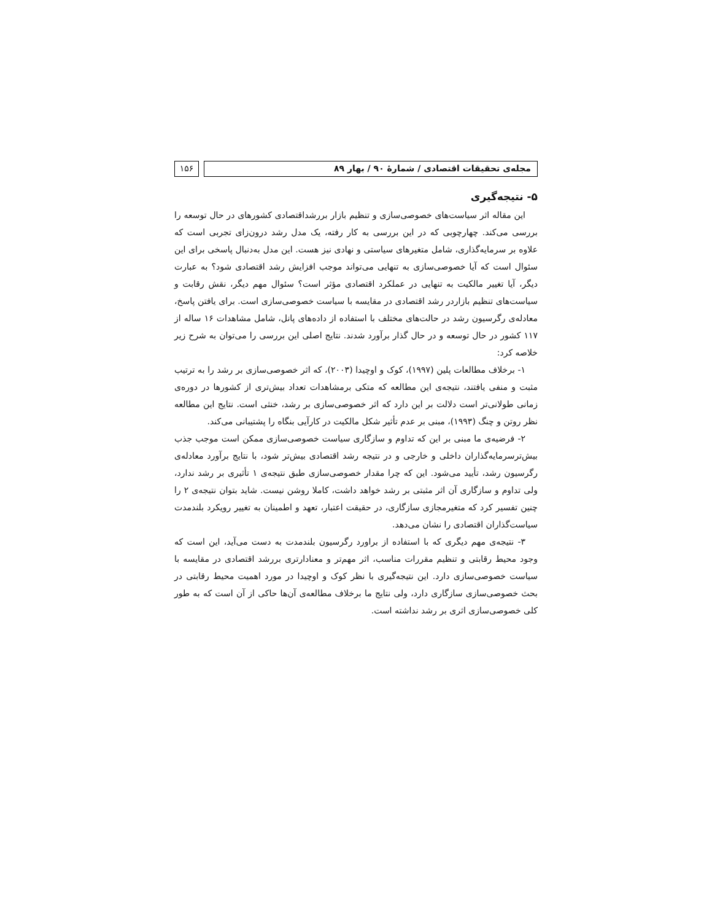مجله‌ی تحقیقات اقتصادی / شمارهٔ ۹۰ / بهار ۸۹
۱۵۶
۵- نتیجه‌گیری
این مقاله اثر سیاست‌های خصوصی‌سازی و تنظیم بازار بررشداقتصادی کشورهای در حال توسعه را بررسی می‌کند. چهارچوبی که در این بررسی به کار رفته، یک مدل رشد درون‌زای تجربی است که علاوه بر سرمایه‌گذاری، شامل متغیرهای سیاستی و نهادی نیز هست. این مدل به‌دنبال پاسخی برای این سئوال است که آیا خصوصی‌سازی به تنهایی می‌تواند موجب افزایش رشد اقتصادی شود؟ به عبارت دیگر، آیا تغییر مالکیت به تنهایی در عملکرد اقتصادی مؤثر است؟ سئوال مهم دیگر، نقش رقابت و سیاست‌های تنظیم بازاردر رشد اقتصادی در مقایسه با سیاست خصوصی‌سازی است. برای یافتن پاسخ، معادله‌ی رگرسیون رشد در حالت‌های مختلف با استفاده از داده‌های پانل، شامل مشاهدات ۱۶ ساله از ۱۱۷ کشور در حال توسعه و در حال گذار برآورد شدند. نتایج اصلی این بررسی را می‌توان به شرح زیر خلاصه کرد:
۱- برخلاف مطالعات پلین (۱۹۹۷)، کوک و اوچیدا (۲۰۰۳)، که اثر خصوصی‌سازی بر رشد را به ترتیب مثبت و منفی یافتند، نتیجه‌ی این مطالعه که متکی برمشاهدات تعداد بیش‌تری از کشورها در دوره‌ی زمانی طولانی‌تر است دلالت بر این دارد که اثر خصوصی‌سازی بر رشد، خنثی است. نتایج این مطالعه نظر روتن و چنگ (۱۹۹۳)، مبنی بر عدم تأثیر شکل مالکیت در کارآیی بنگاه را پشتیبانی می‌کند.
۲- فرضیه‌ی ما مبنی بر این که تداوم و سازگاری سیاست خصوصی‌سازی ممکن است موجب جذب بیش‌ترسرمایه‌گذاران داخلی و خارجی و در نتیجه رشد اقتصادی بیش‌تر شود، با نتایج برآورد معادله‌ی رگرسیون رشد، تأیید می‌شود. این که چرا مقدار خصوصی‌سازی طبق نتیجه‌ی ۱ تأثیری بر رشد ندارد، ولی تداوم و سازگاری آن اثر مثبتی بر رشد خواهد داشت، کاملا روشن نیست. شاید بتوان نتیجه‌ی ۲ را چنین تفسیر کرد که متغیرمجازی سازگاری، در حقیقت اعتبار، تعهد و اطمینان به تغییر رویکرد بلندمدت سیاست‌گذاران اقتصادی را نشان می‌دهد.
۳- نتیجه‌ی مهم دیگری که با استفاده از براورد رگرسیون بلندمدت به دست می‌آید، این است که وجود محیط رقابتی و تنظیم مقررات مناسب، اثر مهم‌تر و معنادارتری بررشد اقتصادی در مقایسه با سیاست خصوصی‌سازی دارد. این نتیجه‌گیری با نظر کوک و اوچیدا در مورد اهمیت محیط رقابتی در بحث خصوصی‌سازی سازگاری دارد، ولی نتایج ما برخلاف مطالعه‌ی آن‌ها حاکی از آن است که به طور کلی خصوصی‌سازی اثری بر رشد نداشته است.